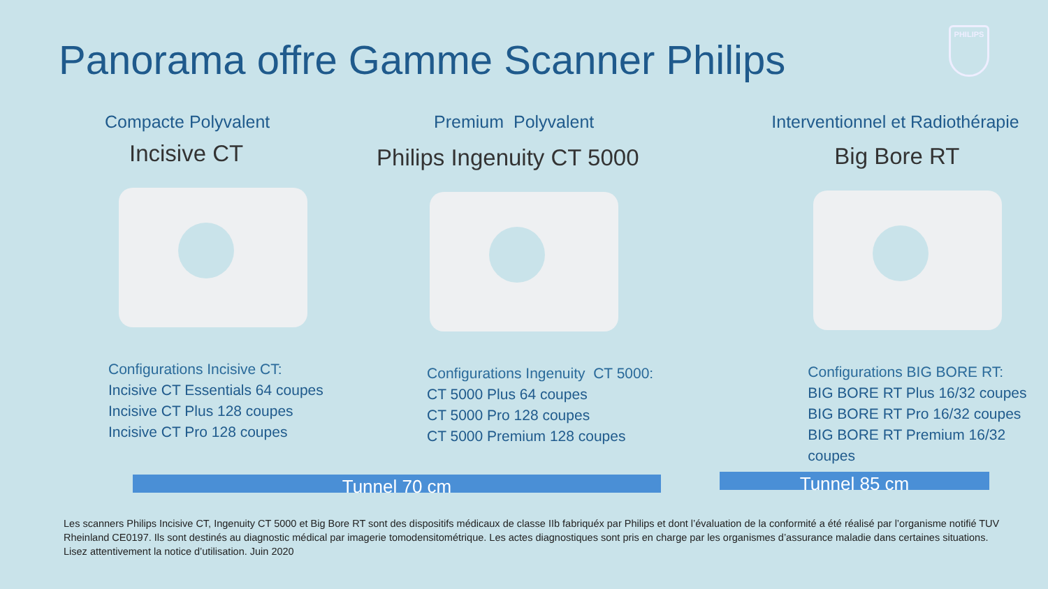Panorama offre Gamme Scanner Philips
PHILIPS
Compacte Polyvalent
Incisive CT
Configurations Incisive CT:
Incisive CT Essentials 64 coupes
Incisive CT Plus 128 coupes
Incisive CT Pro 128 coupes
Premium Polyvalent
Philips Ingenuity CT 5000
Configurations Ingenuity CT 5000:
CT 5000 Plus 64 coupes
CT 5000 Pro 128 coupes
CT 5000 Premium 128 coupes
Interventionnel et Radiothérapie
Big Bore RT
Configurations BIG BORE RT:
BIG BORE RT Plus 16/32 coupes
BIG BORE RT Pro 16/32 coupes
BIG BORE RT Premium 16/32 coupes
Tunnel 70 cm Tunnel 85 cm
Les scanners Philips Incisive CT, Ingenuity CT 5000 et Big Bore RT sont des dispositifs médicaux de classe IIb fabriquéx par Philips et dont l’évaluation de la conformité a été réalisé par l’organisme notifié TUV Rheinland CE0197. Ils sont destinés au diagnostic médical par imagerie tomodensitométrique. Les actes diagnostiques sont pris en charge par les organismes d’assurance maladie dans certaines situations. Lisez attentivement la notice d’utilisation. Juin 2020